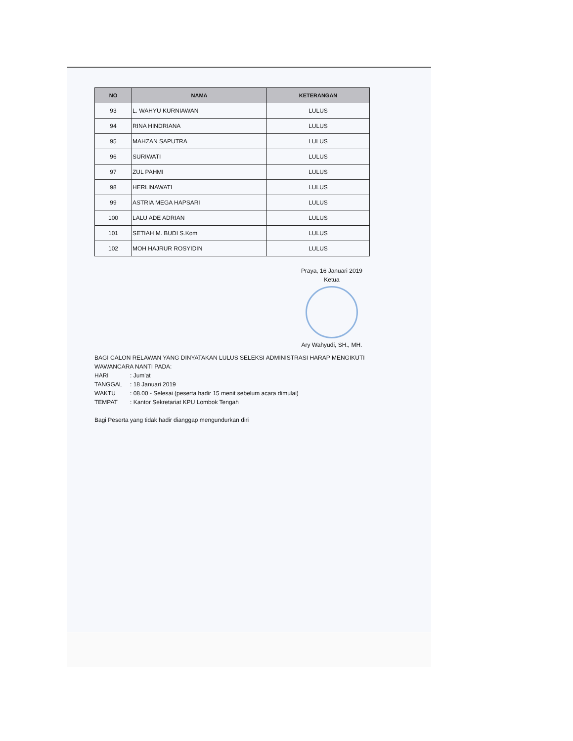| NO | NAMA | KETERANGAN |
| --- | --- | --- |
| 93 | L. WAHYU KURNIAWAN | LULUS |
| 94 | RINA HINDRIANA | LULUS |
| 95 | MAHZAN SAPUTRA | LULUS |
| 96 | SURIWATI | LULUS |
| 97 | ZUL PAHMI | LULUS |
| 98 | HERLINAWATI | LULUS |
| 99 | ASTRIA MEGA HAPSARI | LULUS |
| 100 | LALU ADE ADRIAN | LULUS |
| 101 | SETIAH M. BUDI S.Kom | LULUS |
| 102 | MOH HAJRUR ROSYIDIN | LULUS |
Praya, 16 Januari 2019
Ketua
Ary Wahyudi, SH., MH.
BAGI CALON RELAWAN YANG DINYATAKAN LULUS SELEKSI ADMINISTRASI HARAP MENGIKUTI
WAWANCARA NANTI PADA:
HARI: Jum'at
TANGGAL: 18 Januari 2019
WAKTU: 08.00 - Selesai (peserta hadir 15 menit sebelum acara dimulai)
TEMPAT: Kantor Sekretariat KPU Lombok Tengah
Bagi Peserta yang tidak hadir dianggap mengundurkan diri